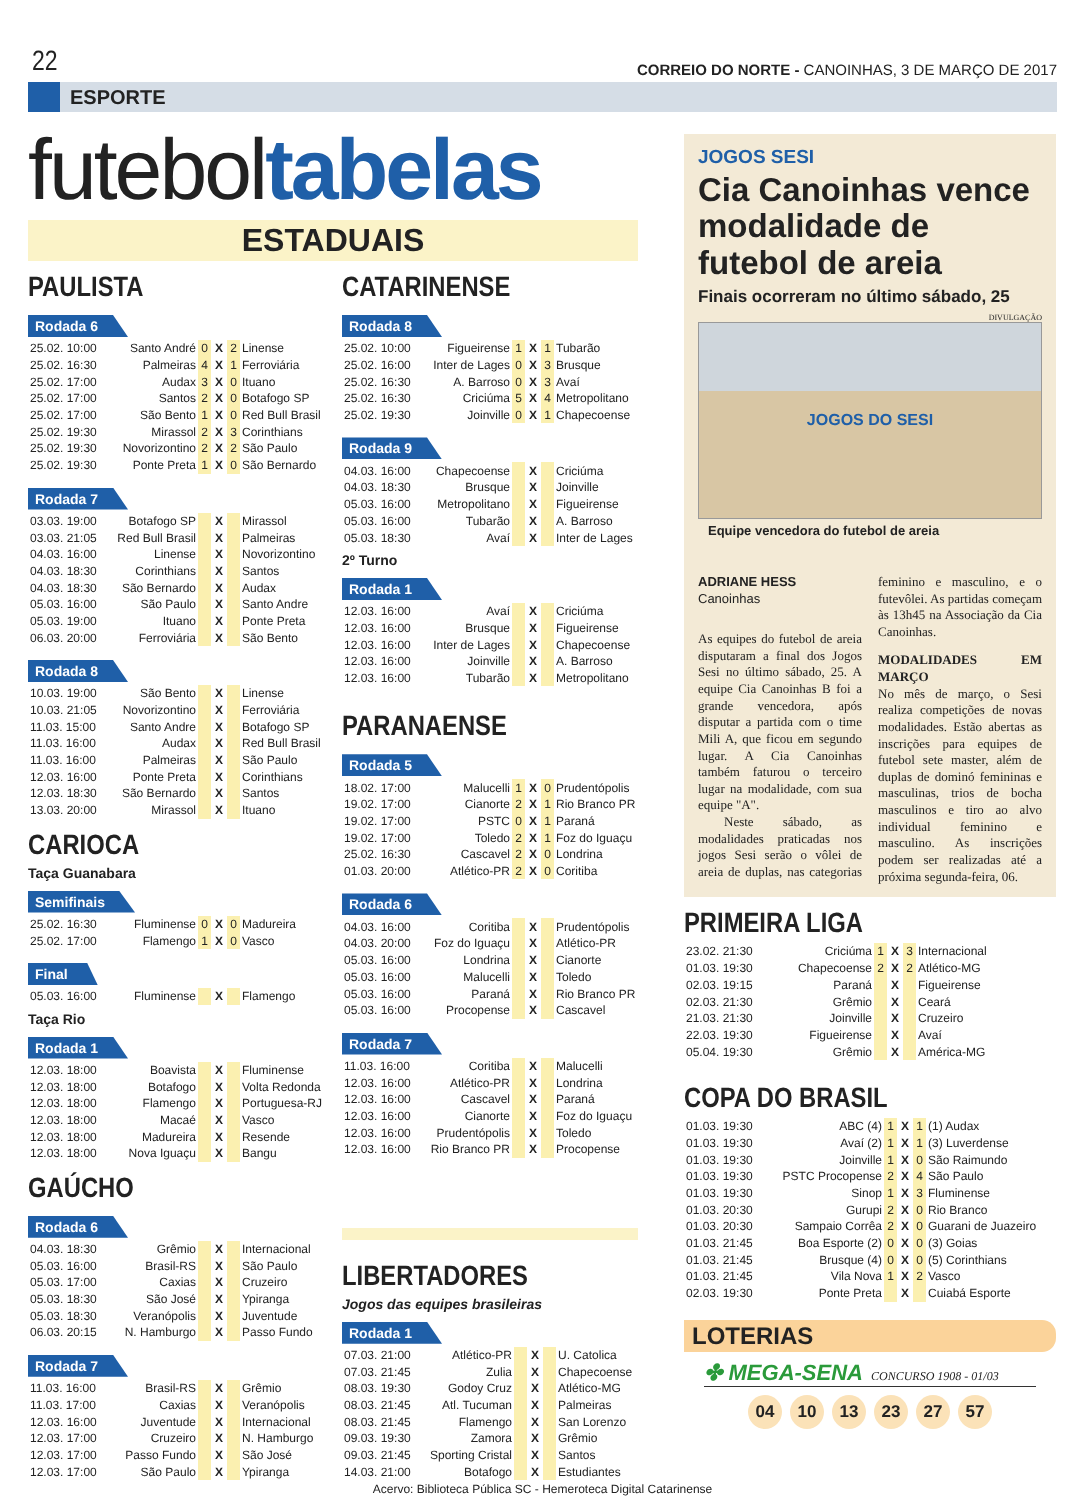22
CORREIO DO NORTE - CANOINHAS, 3 DE MARÇO DE 2017
ESPORTE
futeboltabelas
ESTADUAIS
PAULISTA
Rodada 6
| 25.02. 10:00 | Santo André | 0 | X | 2 | Linense |
| 25.02. 16:30 | Palmeiras | 4 | X | 1 | Ferroviária |
| 25.02. 17:00 | Audax | 3 | X | 0 | Ituano |
| 25.02. 17:00 | Santos | 2 | X | 0 | Botafogo SP |
| 25.02. 17:00 | São Bento | 1 | X | 0 | Red Bull Brasil |
| 25.02. 19:30 | Mirassol | 2 | X | 3 | Corinthians |
| 25.02. 19:30 | Novorizontino | 2 | X | 2 | São Paulo |
| 25.02. 19:30 | Ponte Preta | 1 | X | 0 | São Bernardo |
Rodada 7
| 03.03. 19:00 | Botafogo SP | | X | | Mirassol |
| 03.03. 21:05 | Red Bull Brasil | | X | | Palmeiras |
| 04.03. 16:00 | Linense | | X | | Novorizontino |
| 04.03. 18:30 | Corinthians | | X | | Santos |
| 04.03. 18:30 | São Bernardo | | X | | Audax |
| 05.03. 16:00 | São Paulo | | X | | Santo Andre |
| 05.03. 19:00 | Ituano | | X | | Ponte Preta |
| 06.03. 20:00 | Ferroviária | | X | | São Bento |
Rodada 8
| 10.03. 19:00 | São Bento | | X | | Linense |
| 10.03. 21:05 | Novorizontino | | X | | Ferroviária |
| 11.03. 15:00 | Santo Andre | | X | | Botafogo SP |
| 11.03. 16:00 | Audax | | X | | Red Bull Brasil |
| 11.03. 16:00 | Palmeiras | | X | | São Paulo |
| 12.03. 16:00 | Ponte Preta | | X | | Corinthians |
| 12.03. 18:30 | São Bernardo | | X | | Santos |
| 13.03. 20:00 | Mirassol | | X | | Ituano |
CARIOCA
Taça Guanabara
Semifinais
| 25.02. 16:30 | Fluminense | 0 | X | 0 | Madureira |
| 25.02. 17:00 | Flamengo | 1 | X | 0 | Vasco |
Final
| 05.03. 16:00 | Fluminense | | X | | Flamengo |
Taça Rio
Rodada 1
| 12.03. 18:00 | Boavista | | X | | Fluminense |
| 12.03. 18:00 | Botafogo | | X | | Volta Redonda |
| 12.03. 18:00 | Flamengo | | X | | Portuguesa-RJ |
| 12.03. 18:00 | Macaé | | X | | Vasco |
| 12.03. 18:00 | Madureira | | X | | Resende |
| 12.03. 18:00 | Nova Iguaçu | | X | | Bangu |
GAÚCHO
Rodada 6
| 04.03. 18:30 | Grêmio | | X | | Internacional |
| 05.03. 16:00 | Brasil-RS | | X | | São Paulo |
| 05.03. 17:00 | Caxias | | X | | Cruzeiro |
| 05.03. 18:30 | São José | | X | | Ypiranga |
| 05.03. 18:30 | Veranópolis | | X | | Juventude |
| 06.03. 20:15 | N. Hamburgo | | X | | Passo Fundo |
Rodada 7
| 11.03. 16:00 | Brasil-RS | | X | | Grêmio |
| 11.03. 17:00 | Caxias | | X | | Veranópolis |
| 12.03. 16:00 | Juventude | | X | | Internacional |
| 12.03. 17:00 | Cruzeiro | | X | | N. Hamburgo |
| 12.03. 17:00 | Passo Fundo | | X | | São José |
| 12.03. 17:00 | São Paulo | | X | | Ypiranga |
CATARINENSE
Rodada 8
| 25.02. 10:00 | Figueirense | 1 | X | 1 | Tubarão |
| 25.02. 16:00 | Inter de Lages | 0 | X | 3 | Brusque |
| 25.02. 16:30 | A. Barroso | 0 | X | 3 | Avaí |
| 25.02. 16:30 | Criciúma | 5 | X | 4 | Metropolitano |
| 25.02. 19:30 | Joinville | 0 | X | 1 | Chapecoense |
Rodada 9
| 04.03. 16:00 | Chapecoense | | X | | Criciúma |
| 04.03. 18:30 | Brusque | | X | | Joinville |
| 05.03. 16:00 | Metropolitano | | X | | Figueirense |
| 05.03. 16:00 | Tubarão | | X | | A. Barroso |
| 05.03. 18:30 | Avaí | | X | | Inter de Lages |
2º Turno
Rodada 1
| 12.03. 16:00 | Avaí | | X | | Criciúma |
| 12.03. 16:00 | Brusque | | X | | Figueirense |
| 12.03. 16:00 | Inter de Lages | | X | | Chapecoense |
| 12.03. 16:00 | Joinville | | X | | A. Barroso |
| 12.03. 16:00 | Tubarão | | X | | Metropolitano |
PARANAENSE
Rodada 5
| 18.02. 17:00 | Malucelli | 1 | X | 0 | Prudentópolis |
| 19.02. 17:00 | Cianorte | 2 | X | 1 | Rio Branco PR |
| 19.02. 17:00 | PSTC | 0 | X | 1 | Paraná |
| 19.02. 17:00 | Toledo | 2 | X | 1 | Foz do Iguaçu |
| 25.02. 16:30 | Cascavel | 2 | X | 0 | Londrina |
| 01.03. 20:00 | Atlético-PR | 2 | X | 0 | Coritiba |
Rodada 6
| 04.03. 16:00 | Coritiba | | X | | Prudentópolis |
| 04.03. 20:00 | Foz do Iguaçu | | X | | Atlético-PR |
| 05.03. 16:00 | Londrina | | X | | Cianorte |
| 05.03. 16:00 | Malucelli | | X | | Toledo |
| 05.03. 16:00 | Paraná | | X | | Rio Branco PR |
| 05.03. 16:00 | Procopense | | X | | Cascavel |
Rodada 7
| 11.03. 16:00 | Coritiba | | X | | Malucelli |
| 12.03. 16:00 | Atlético-PR | | X | | Londrina |
| 12.03. 16:00 | Cascavel | | X | | Paraná |
| 12.03. 16:00 | Cianorte | | X | | Foz do Iguaçu |
| 12.03. 16:00 | Prudentópolis | | X | | Toledo |
| 12.03. 16:00 | Rio Branco PR | | X | | Procopense |
LIBERTADORES
Jogos das equipes brasileiras
Rodada 1
| 07.03. 21:00 | Atlético-PR | | X | | U. Catolica |
| 07.03. 21:45 | Zulia | | X | | Chapecoense |
| 08.03. 19:30 | Godoy Cruz | | X | | Atlético-MG |
| 08.03. 21:45 | Atl. Tucuman | | X | | Palmeiras |
| 08.03. 21:45 | Flamengo | | X | | San Lorenzo |
| 09.03. 19:30 | Zamora | | X | | Grêmio |
| 09.03. 21:45 | Sporting Cristal | | X | | Santos |
| 14.03. 21:00 | Botafogo | | X | | Estudiantes |
JOGOS SESI
Cia Canoinhas vence modalidade de futebol de areia
Finais ocorreram no último sábado, 25
DIVULGAÇÃO
JOGOS DO SESI
Equipe vencedora do futebol de areia
ADRIANE HESS
Canoinhas
As equipes do futebol de areia disputaram a final dos Jogos Sesi no último sábado, 25. A equipe Cia Canoinhas B foi a grande vencedora, após disputar a partida com o time Mili A, que ficou em segundo lugar. A Cia Canoinhas também faturou o terceiro lugar na modalidade, com sua equipe "A".
Neste sábado, as modalidades praticadas nos jogos Sesi serão o vôlei de areia de duplas, nas categorias feminino e masculino, e o futevôlei. As partidas começam às 13h45 na Associação da Cia Canoinhas.
MODALIDADES EM MARÇO
No mês de março, o Sesi realiza competições de novas modalidades. Estão abertas as inscrições para equipes de futebol sete master, além de duplas de dominó femininas e masculinas, trios de bocha masculinos e tiro ao alvo individual feminino e masculino. As inscrições podem ser realizadas até a próxima segunda-feira, 06.
PRIMEIRA LIGA
| 23.02. 21:30 | Criciúma | 1 | X | 3 | Internacional |
| 01.03. 19:30 | Chapecoense | 2 | X | 2 | Atlético-MG |
| 02.03. 19:15 | Paraná | | X | | Figueirense |
| 02.03. 21:30 | Grêmio | | X | | Ceará |
| 21.03. 21:30 | Joinville | | X | | Cruzeiro |
| 22.03. 19:30 | Figueirense | | X | | Avaí |
| 05.04. 19:30 | Grêmio | | X | | América-MG |
COPA DO BRASIL
| 01.03. 19:30 | ABC (4) | 1 | X | 1 | (1) Audax |
| 01.03. 19:30 | Avaí (2) | 1 | X | 1 | (3) Luverdense |
| 01.03. 19:30 | Joinville | 1 | X | 0 | São Raimundo |
| 01.03. 19:30 | PSTC Procopense | 2 | X | 4 | São Paulo |
| 01.03. 19:30 | Sinop | 1 | X | 3 | Fluminense |
| 01.03. 20:30 | Gurupi | 2 | X | 0 | Rio Branco |
| 01.03. 20:30 | Sampaio Corrêa | 2 | X | 0 | Guarani de Juazeiro |
| 01.03. 21:45 | Boa Esporte (2) | 0 | X | 0 | (3) Goias |
| 01.03. 21:45 | Brusque (4) | 0 | X | 0 | (5) Corinthians |
| 01.03. 21:45 | Vila Nova | 1 | X | 2 | Vasco |
| 02.03. 19:30 | Ponte Preta | | X | | Cuiabá Esporte |
LOTERIAS
✤ MEGA-SENA CONCURSO 1908 - 01/03
04 10 13 23 27 57
Acervo: Biblioteca Pública SC - Hemeroteca Digital Catarinense